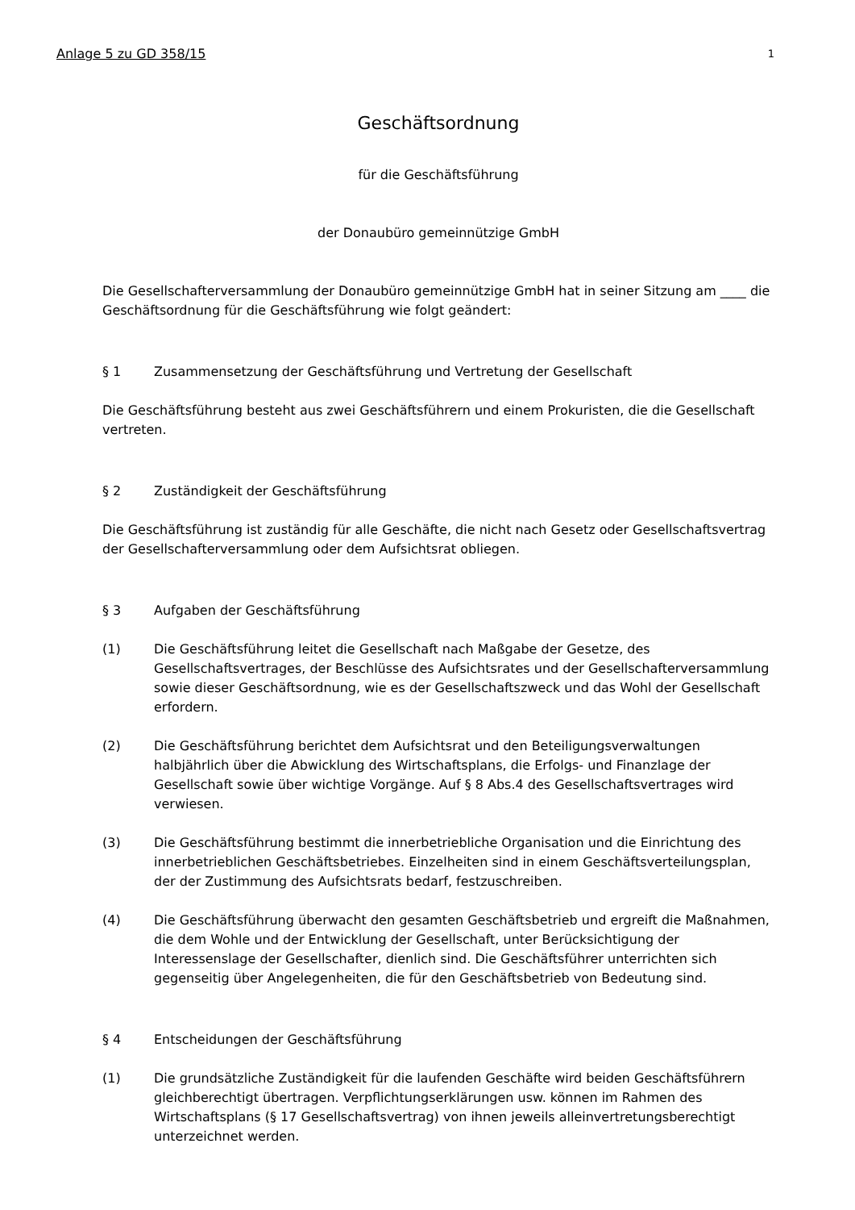Anlage 5 zu GD 358/15 1
Geschäftsordnung
für die Geschäftsführung
der Donaubüro gemeinnützige GmbH
Die Gesellschafterversammlung der Donaubüro gemeinnützige GmbH hat in seiner Sitzung am ____ die Geschäftsordnung für die Geschäftsführung wie folgt geändert:
§ 1 Zusammensetzung der Geschäftsführung und Vertretung der Gesellschaft
Die Geschäftsführung besteht aus zwei Geschäftsführern und einem Prokuristen, die die Gesellschaft vertreten.
§ 2 Zuständigkeit der Geschäftsführung
Die Geschäftsführung ist zuständig für alle Geschäfte, die nicht nach Gesetz oder Gesellschaftsvertrag der Gesellschafterversammlung oder dem Aufsichtsrat obliegen.
§ 3 Aufgaben der Geschäftsführung
(1) Die Geschäftsführung leitet die Gesellschaft nach Maßgabe der Gesetze, des Gesellschaftsvertrages, der Beschlüsse des Aufsichtsrates und der Gesellschafterversammlung sowie dieser Geschäftsordnung, wie es der Gesellschaftszweck und das Wohl der Gesellschaft erfordern.
(2) Die Geschäftsführung berichtet dem Aufsichtsrat und den Beteiligungsverwaltungen halbjährlich über die Abwicklung des Wirtschaftsplans, die Erfolgs- und Finanzlage der Gesellschaft sowie über wichtige Vorgänge. Auf § 8 Abs.4 des Gesellschaftsvertrages wird verwiesen.
(3) Die Geschäftsführung bestimmt die innerbetriebliche Organisation und die Einrichtung des innerbetrieblichen Geschäftsbetriebes. Einzelheiten sind in einem Geschäftsverteilungsplan, der der Zustimmung des Aufsichtsrats bedarf, festzuschreiben.
(4) Die Geschäftsführung überwacht den gesamten Geschäftsbetrieb und ergreift die Maßnahmen, die dem Wohle und der Entwicklung der Gesellschaft, unter Berücksichtigung der Interessenslage der Gesellschafter, dienlich sind. Die Geschäftsführer unterrichten sich gegenseitig über Angelegenheiten, die für den Geschäftsbetrieb von Bedeutung sind.
§ 4 Entscheidungen der Geschäftsführung
(1) Die grundsätzliche Zuständigkeit für die laufenden Geschäfte wird beiden Geschäftsführern gleichberechtigt übertragen. Verpflichtungserklärungen usw. können im Rahmen des Wirtschaftsplans (§ 17 Gesellschaftsvertrag) von ihnen jeweils alleinvertretungsberechtigt unterzeichnet werden.